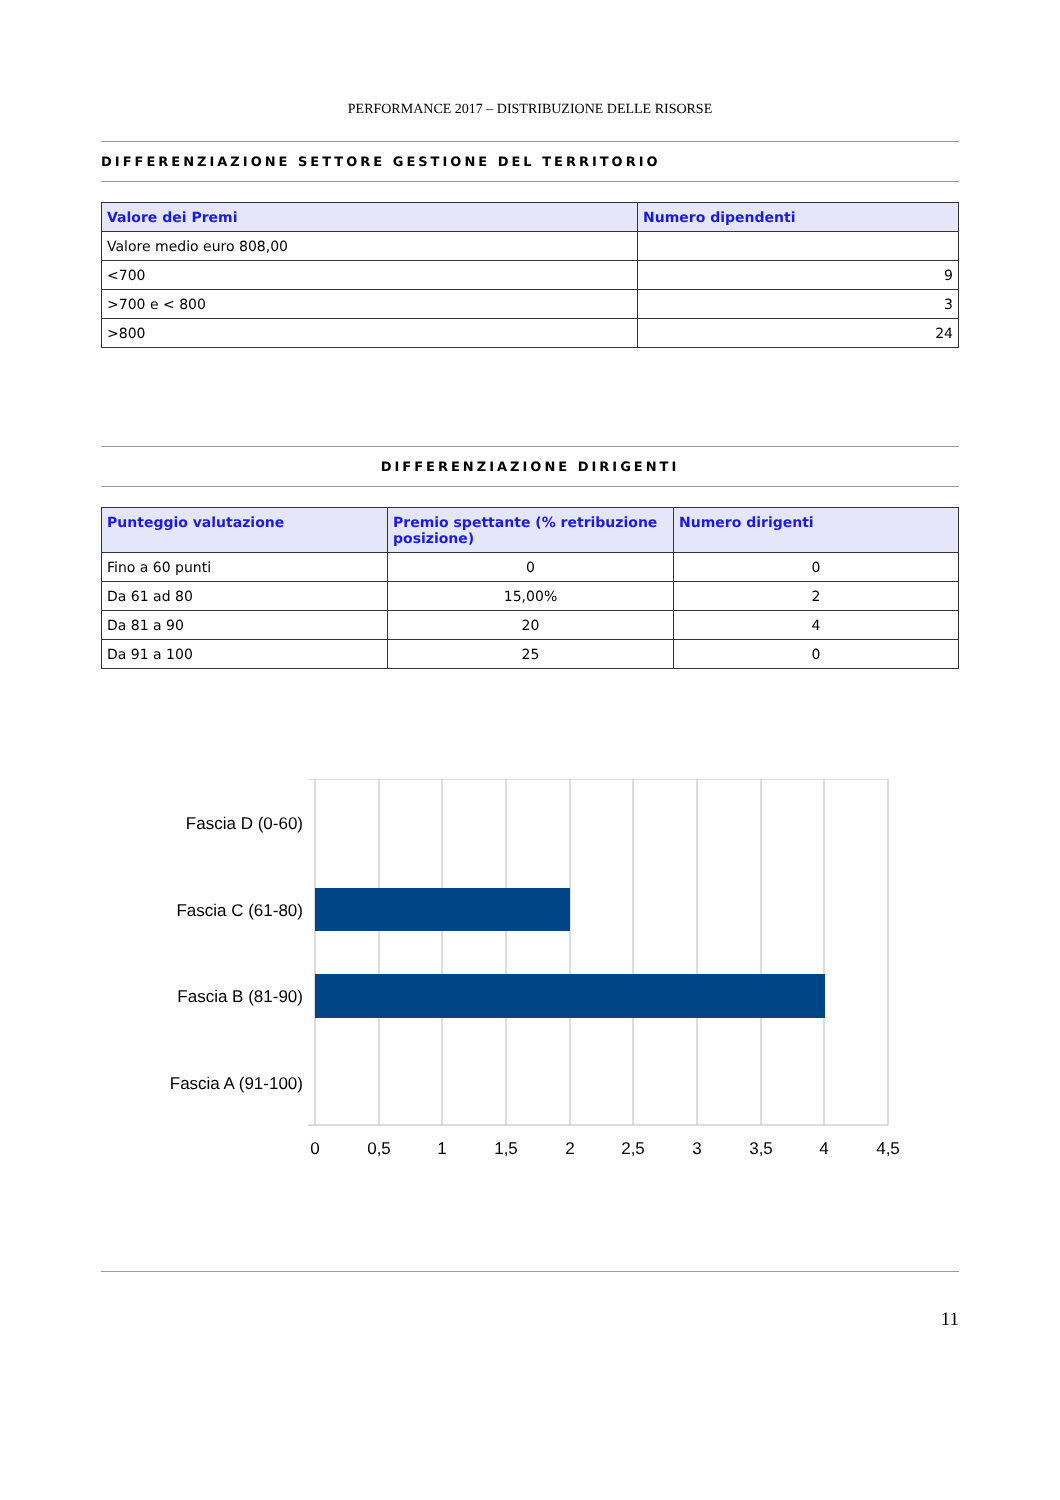PERFORMANCE 2017 – DISTRIBUZIONE DELLE RISORSE
DIFFERENZIAZIONE SETTORE GESTIONE DEL TERRITORIO
| Valore dei Premi | Numero dipendenti |
| --- | --- |
| Valore medio euro 808,00 | |
| <700 | 9 |
| >700 e < 800 | 3 |
| >800 | 24 |
DIFFERENZIAZIONE DIRIGENTI
| Punteggio valutazione | Premio spettante (% retribuzione posizione) | Numero dirigenti |
| --- | --- | --- |
| Fino a 60 punti | 0 | 0 |
| Da 61 ad 80 | 15,00% | 2 |
| Da 81 a 90 | 20 | 4 |
| Da 91 a 100 | 25 | 0 |
Fascia D (0-60)
Fascia C (61-80)
Fascia B (81-90)
Fascia A (91-100)
0
0,5
1
1,5
2
2,5
3
3,5
4
4,5
11